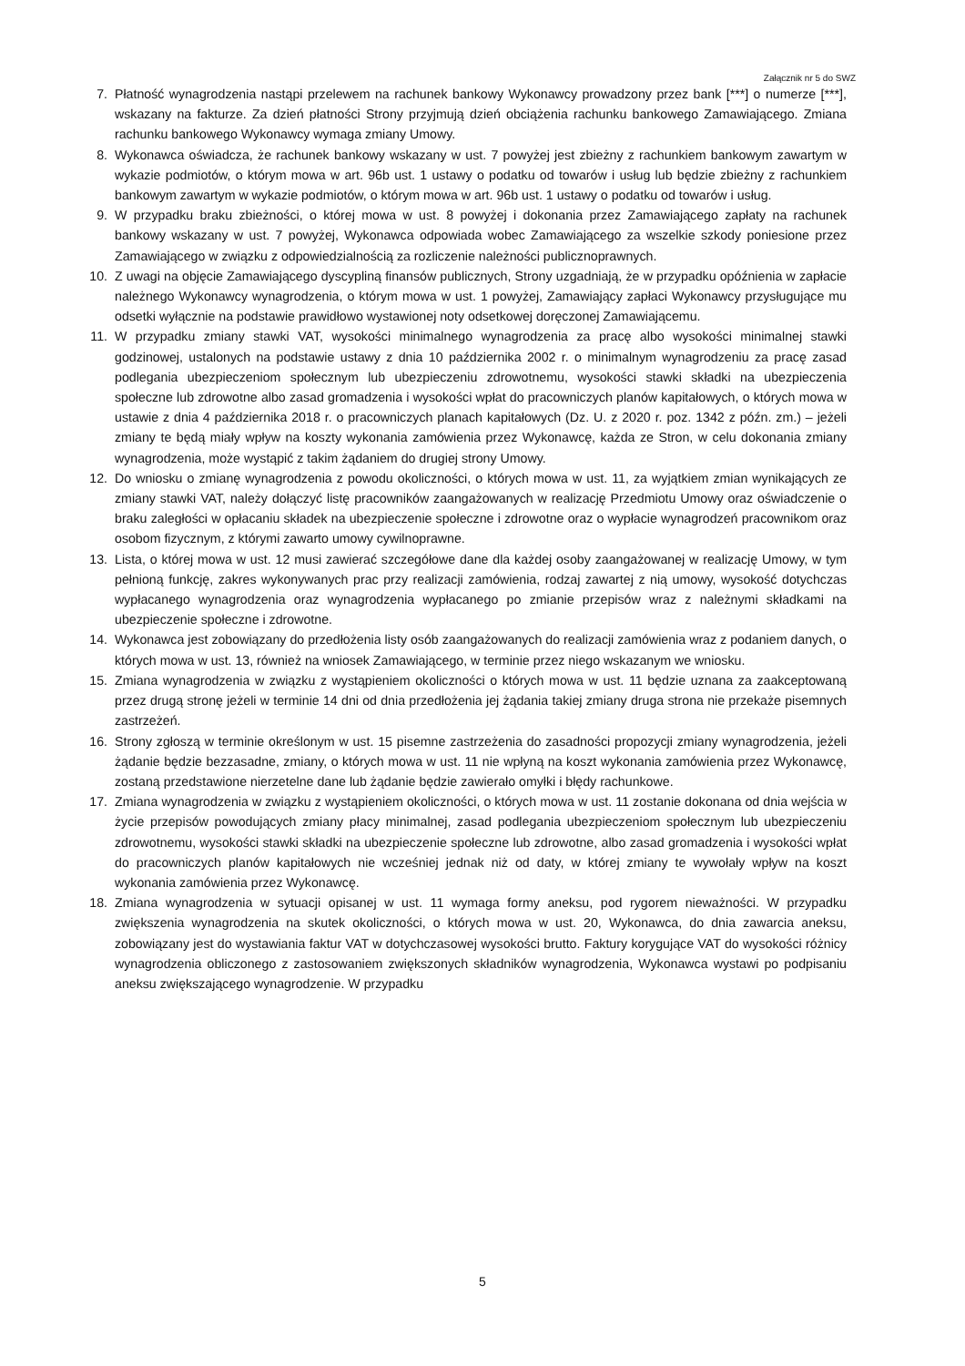Załącznik nr 5 do SWZ
7. Płatność wynagrodzenia nastąpi przelewem na rachunek bankowy Wykonawcy prowadzony przez bank [***] o numerze [***], wskazany na fakturze. Za dzień płatności Strony przyjmują dzień obciążenia rachunku bankowego Zamawiającego. Zmiana rachunku bankowego Wykonawcy wymaga zmiany Umowy.
8. Wykonawca oświadcza, że rachunek bankowy wskazany w ust. 7 powyżej jest zbieżny z rachunkiem bankowym zawartym w wykazie podmiotów, o którym mowa w art. 96b ust. 1 ustawy o podatku od towarów i usług lub będzie zbieżny z rachunkiem bankowym zawartym w wykazie podmiotów, o którym mowa w art. 96b ust. 1 ustawy o podatku od towarów i usług.
9. W przypadku braku zbieżności, o której mowa w ust. 8 powyżej i dokonania przez Zamawiającego zapłaty na rachunek bankowy wskazany w ust. 7 powyżej, Wykonawca odpowiada wobec Zamawiającego za wszelkie szkody poniesione przez Zamawiającego w związku z odpowiedzialnością za rozliczenie należności publicznoprawnych.
10. Z uwagi na objęcie Zamawiającego dyscypliną finansów publicznych, Strony uzgadniają, że w przypadku opóźnienia w zapłacie należnego Wykonawcy wynagrodzenia, o którym mowa w ust. 1 powyżej, Zamawiający zapłaci Wykonawcy przysługujące mu odsetki wyłącznie na podstawie prawidłowo wystawionej noty odsetkowej doręczonej Zamawiającemu.
11. W przypadku zmiany stawki VAT, wysokości minimalnego wynagrodzenia za pracę albo wysokości minimalnej stawki godzinowej, ustalonych na podstawie ustawy z dnia 10 października 2002 r. o minimalnym wynagrodzeniu za pracę zasad podlegania ubezpieczeniom społecznym lub ubezpieczeniu zdrowotnemu, wysokości stawki składki na ubezpieczenia społeczne lub zdrowotne albo zasad gromadzenia i wysokości wpłat do pracowniczych planów kapitałowych, o których mowa w ustawie z dnia 4 października 2018 r. o pracowniczych planach kapitałowych (Dz. U. z 2020 r. poz. 1342 z późn. zm.) – jeżeli zmiany te będą miały wpływ na koszty wykonania zamówienia przez Wykonawcę, każda ze Stron, w celu dokonania zmiany wynagrodzenia, może wystąpić z takim żądaniem do drugiej strony Umowy.
12. Do wniosku o zmianę wynagrodzenia z powodu okoliczności, o których mowa w ust. 11, za wyjątkiem zmian wynikających ze zmiany stawki VAT, należy dołączyć listę pracowników zaangażowanych w realizację Przedmiotu Umowy oraz oświadczenie o braku zaległości w opłacaniu składek na ubezpieczenie społeczne i zdrowotne oraz o wypłacie wynagrodzeń pracownikom oraz osobom fizycznym, z którymi zawarto umowy cywilnoprawne.
13. Lista, o której mowa w ust. 12 musi zawierać szczegółowe dane dla każdej osoby zaangażowanej w realizację Umowy, w tym pełnioną funkcję, zakres wykonywanych prac przy realizacji zamówienia, rodzaj zawartej z nią umowy, wysokość dotychczas wypłacanego wynagrodzenia oraz wynagrodzenia wypłacanego po zmianie przepisów wraz z należnymi składkami na ubezpieczenie społeczne i zdrowotne.
14. Wykonawca jest zobowiązany do przedłożenia listy osób zaangażowanych do realizacji zamówienia wraz z podaniem danych, o których mowa w ust. 13, również na wniosek Zamawiającego, w terminie przez niego wskazanym we wniosku.
15. Zmiana wynagrodzenia w związku z wystąpieniem okoliczności o których mowa w ust. 11 będzie uznana za zaakceptowaną przez drugą stronę jeżeli w terminie 14 dni od dnia przedłożenia jej żądania takiej zmiany druga strona nie przekaże pisemnych zastrzeżeń.
16. Strony zgłoszą w terminie określonym w ust. 15 pisemne zastrzeżenia do zasadności propozycji zmiany wynagrodzenia, jeżeli żądanie będzie bezzasadne, zmiany, o których mowa w ust. 11 nie wpłyną na koszt wykonania zamówienia przez Wykonawcę, zostaną przedstawione nierzetelne dane lub żądanie będzie zawierało omyłki i błędy rachunkowe.
17. Zmiana wynagrodzenia w związku z wystąpieniem okoliczności, o których mowa w ust. 11 zostanie dokonana od dnia wejścia w życie przepisów powodujących zmiany płacy minimalnej, zasad podlegania ubezpieczeniom społecznym lub ubezpieczeniu zdrowotnemu, wysokości stawki składki na ubezpieczenie społeczne lub zdrowotne, albo zasad gromadzenia i wysokości wpłat do pracowniczych planów kapitałowych nie wcześniej jednak niż od daty, w której zmiany te wywołały wpływ na koszt wykonania zamówienia przez Wykonawcę.
18. Zmiana wynagrodzenia w sytuacji opisanej w ust. 11 wymaga formy aneksu, pod rygorem nieważności. W przypadku zwiększenia wynagrodzenia na skutek okoliczności, o których mowa w ust. 20, Wykonawca, do dnia zawarcia aneksu, zobowiązany jest do wystawiania faktur VAT w dotychczasowej wysokości brutto. Faktury korygujące VAT do wysokości różnicy wynagrodzenia obliczonego z zastosowaniem zwiększonych składników wynagrodzenia, Wykonawca wystawi po podpisaniu aneksu zwiększającego wynagrodzenie. W przypadku
5